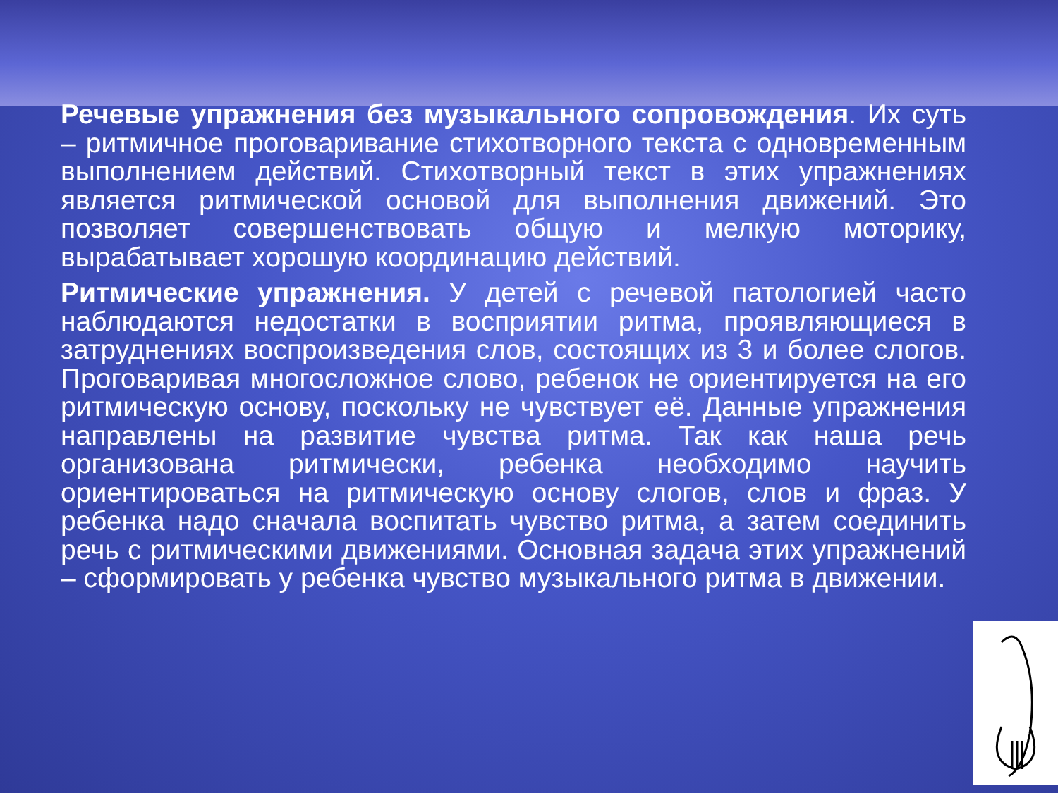Речевые упражнения без музыкального сопровождения. Их суть – ритмичное проговаривание стихотворного текста с одновременным выполнением действий. Стихотворный текст в этих упражнениях является ритмической основой для выполнения движений. Это позволяет совершенствовать общую и мелкую моторику, вырабатывает хорошую координацию действий.
Ритмические упражнения. У детей с речевой патологией часто наблюдаются недостатки в восприятии ритма, проявляющиеся в затруднениях воспроизведения слов, состоящих из 3 и более слогов. Проговаривая многосложное слово, ребенок не ориентируется на его ритмическую основу, поскольку не чувствует её. Данные упражнения направлены на развитие чувства ритма. Так как наша речь организована ритмически, ребенка необходимо научить ориентироваться на ритмическую основу слогов, слов и фраз. У ребенка надо сначала воспитать чувство ритма, а затем соединить речь с ритмическими движениями. Основная задача этих упражнений – сформировать у ребенка чувство музыкального ритма в движении.